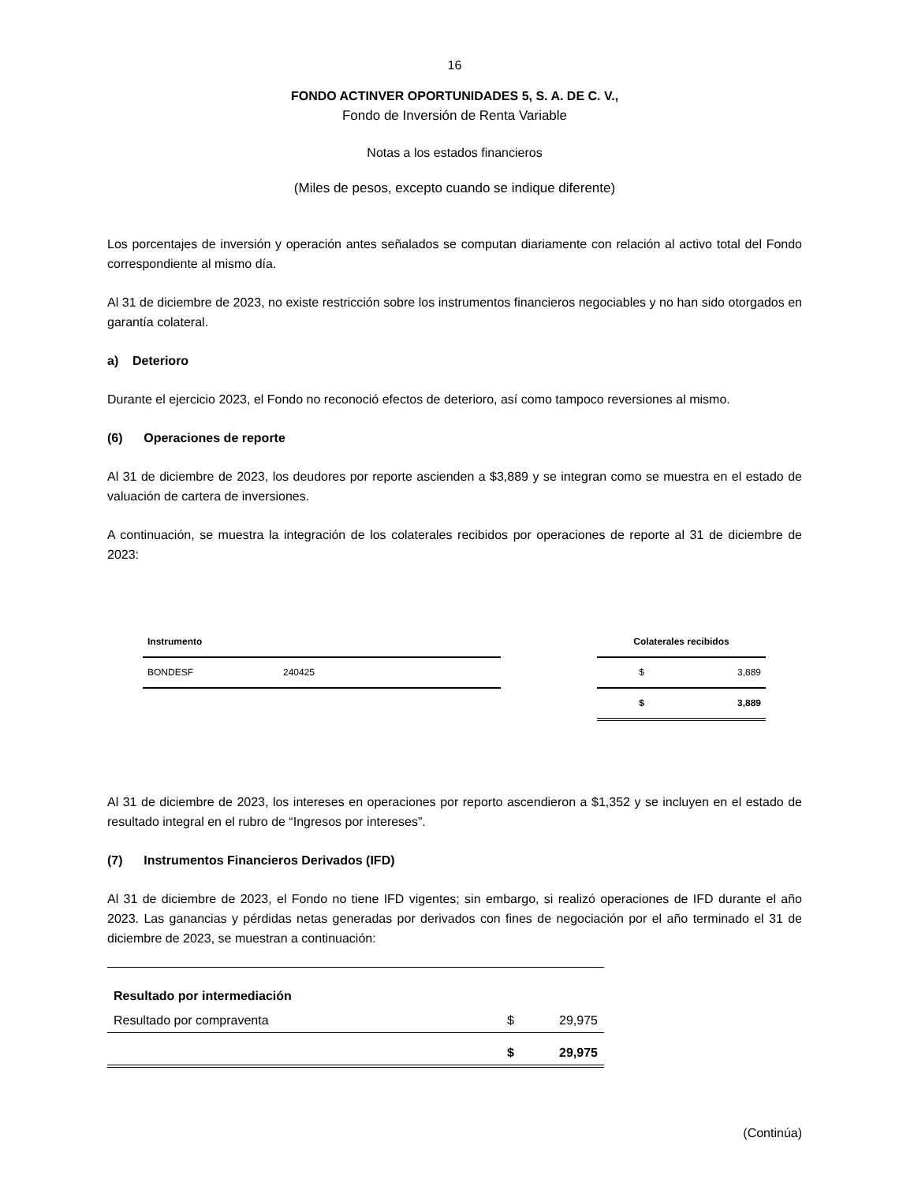16
FONDO ACTINVER OPORTUNIDADES 5, S. A. DE C. V.,
Fondo de Inversión de Renta Variable
Notas a los estados financieros
(Miles de pesos, excepto cuando se indique diferente)
Los porcentajes de inversión y operación antes señalados se computan diariamente con relación al activo total del Fondo correspondiente al mismo día.
Al 31 de diciembre de 2023, no existe restricción sobre los instrumentos financieros negociables y no han sido otorgados en garantía colateral.
a) Deterioro
Durante el ejercicio 2023, el Fondo no reconoció efectos de deterioro, así como tampoco reversiones al mismo.
(6) Operaciones de reporte
Al 31 de diciembre de 2023, los deudores por reporte ascienden a $3,889 y se integran como se muestra en el estado de valuación de cartera de inversiones.
A continuación, se muestra la integración de los colaterales recibidos por operaciones de reporte al 31 de diciembre de 2023:
| Instrumento | | | Colaterales recibidos | |
| --- | --- | --- | --- | --- |
| BONDESF | 240425 | | $ | 3,889 |
| | | | $ | 3,889 |
Al 31 de diciembre de 2023, los intereses en operaciones por reporto ascendieron a $1,352 y se incluyen en el estado de resultado integral en el rubro de “Ingresos por intereses”.
(7) Instrumentos Financieros Derivados (IFD)
Al 31 de diciembre de 2023, el Fondo no tiene IFD vigentes; sin embargo, si realizó operaciones de IFD durante el año 2023. Las ganancias y pérdidas netas generadas por derivados con fines de negociación por el año terminado el 31 de diciembre de 2023, se muestran a continuación:
| Resultado por intermediación | | |
| Resultado por compraventa | $ | 29,975 |
| | $ | 29,975 |
(Continúa)